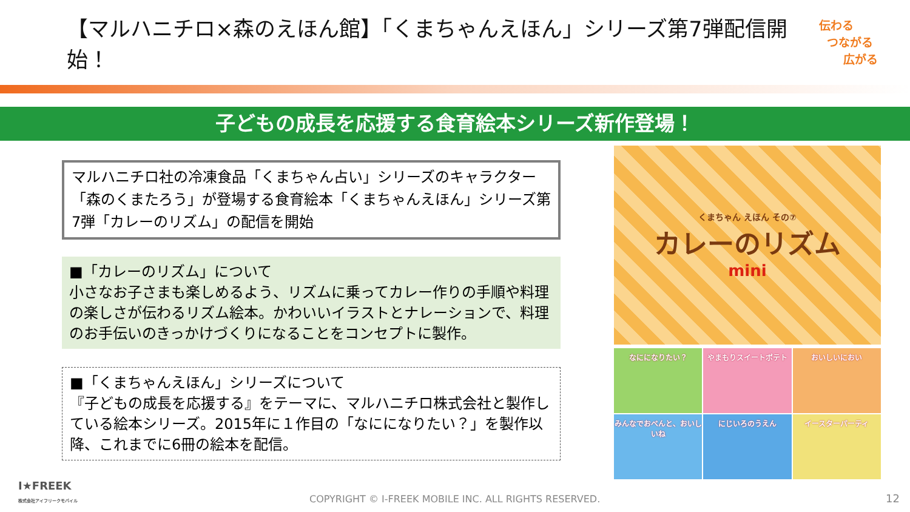【マルハニチロ×森のえほん館】「くまちゃんえほん」シリーズ第7弾配信開始！
伝わる
つながる
広がる
子どもの成長を応援する食育絵本シリーズ新作登場！
マルハニチロ社の冷凍食品「くまちゃん占い」シリーズのキャラクター「森のくまたろう」が登場する食育絵本「くまちゃんえほん」シリーズ第7弾「カレーのリズム」の配信を開始
■「カレーのリズム」について
小さなお子さまも楽しめるよう、リズムに乗ってカレー作りの手順や料理の楽しさが伝わるリズム絵本。かわいいイラストとナレーションで、料理のお手伝いのきっかけづくりになることをコンセプトに製作。
■「くまちゃんえほん」シリーズについて
『子どもの成長を応援する』をテーマに、マルハニチロ株式会社と製作している絵本シリーズ。2015年に１作目の「なにになりたい？」を製作以降、これまでに6冊の絵本を配信。
くまちゃん えほん その⑦
カレーのリズム
mini
なにになりたい？
やまもりスイートポテト
おいしいにおい
みんなでおべんと、おいしいね
にじいろのうえん
イースターパーティ
I★FREEK
株式会社アイフリークモバイル
COPYRIGHT © I-FREEK MOBILE INC. ALL RIGHTS RESERVED.
12